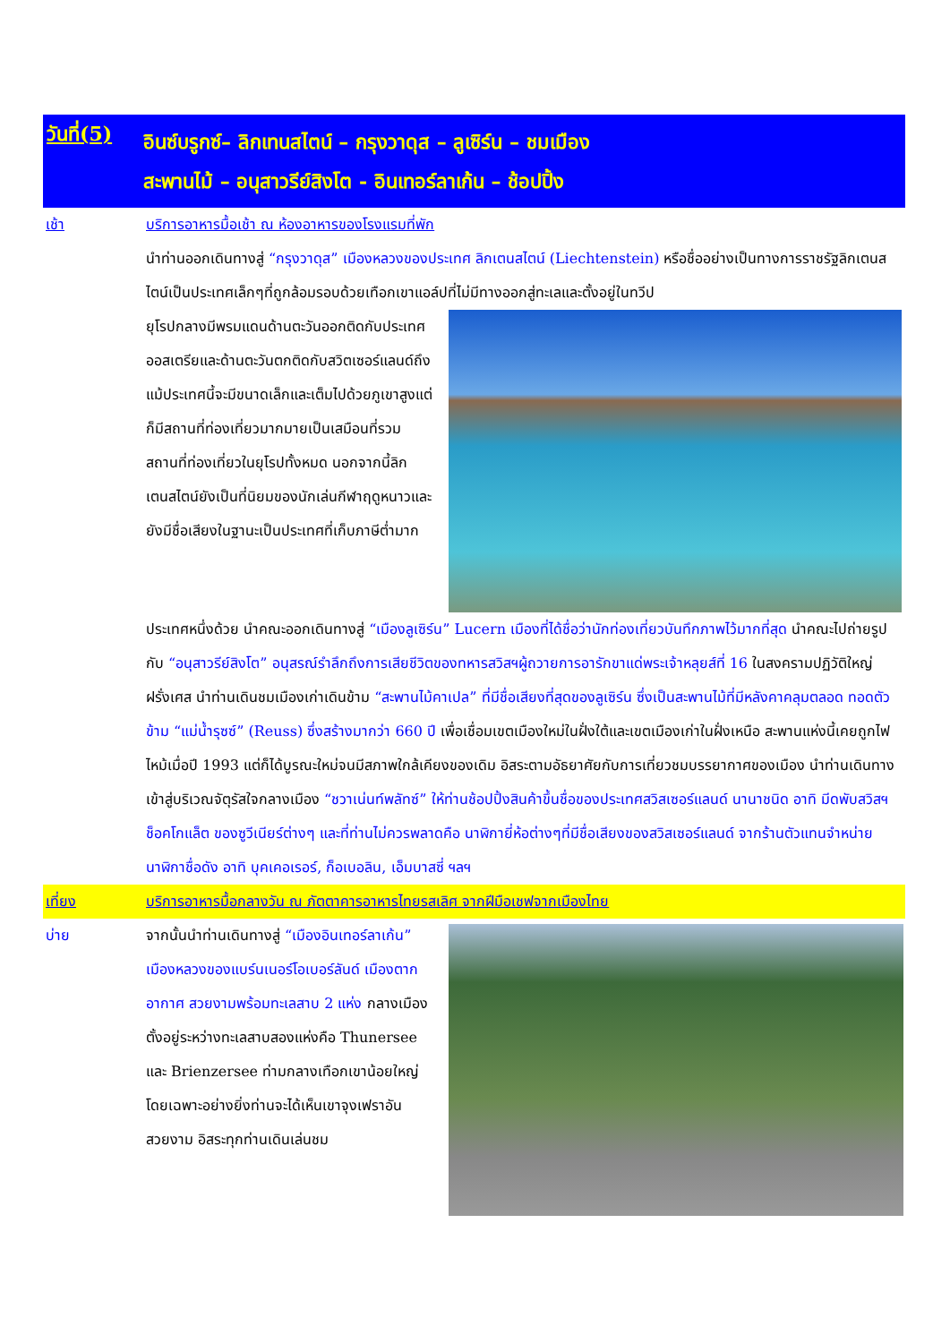วันที่(5)
อินซ์บรูกซ์– ลิกเทนสไตน์ – กรุงวาดุส – ลูเซิร์น – ชมเมือง
สะพานไม้ – อนุสาวรีย์สิงโต - อินเทอร์ลาเก้น – ช้อปปิ้ง
เช้า บริการอาหารมื้อเช้า ณ ห้องอาหารของโรงแรมที่พัก
นำท่านออกเดินทางสู่ “กรุงวาดุส” เมืองหลวงของประเทศ ลิกเตนสไตน์ (Liechtenstein) หรือชื่ออย่างเป็นทางการราชรัฐลิกเตนสไตน์เป็นประเทศเล็กๆที่ถูกล้อมรอบด้วยเทือกเขาแอล์ปที่ไม่มีทางออกสู่ทะเลและตั้งอยู่ในทวีป
ยุโรปกลางมีพรมแดนด้านตะวันออกติดกับประเทศออสเตรียและด้านตะวันตกติดกับสวิตเซอร์แลนด์ถึงแม้ประเทศนี้จะมีขนาดเล็กและเต็มไปด้วยภูเขาสูงแต่ก็มีสถานที่ท่องเที่ยวมากมายเป็นเสมือนที่รวมสถานที่ท่องเที่ยวในยุโรปทั้งหมด นอกจากนี้ลิกเตนสไตน์ยังเป็นที่นิยมของนักเล่นกีฬาฤดูหนาวและยังมีชื่อเสียงในฐานะเป็นประเทศที่เก็บภาษีต่ำมาก
ประเทศหนึ่งด้วย นำคณะออกเดินทางสู่ “เมืองลูเซิร์น” Lucern เมืองที่ได้ชื่อว่านักท่องเที่ยวบันทึกภาพไว้มากที่สุด นำคณะไปถ่ายรูปกับ “อนุสาวรีย์สิงโต” อนุสรณ์รำลึกถึงการเสียชีวิตของทหารสวิสฯผู้ถวายการอารักขาแด่พระเจ้าหลุยส์ที่ 16 ในสงครามปฏิวัติใหญ่ฝรั่งเศส นำท่านเดินชมเมืองเก่าเดินข้าม “สะพานไม้คาเปล” ที่มีชื่อเสียงที่สุดของลูเซิร์น ซึ่งเป็นสะพานไม้ที่มีหลังคาคลุมตลอด ทอดตัวข้าม “แม่น้ำรุซซ์” (Reuss) ซึ่งสร้างมากว่า 660 ปี เพื่อเชื่อมเขตเมืองใหม่ในฝั่งใต้และเขตเมืองเก่าในฝั่งเหนือ สะพานแห่งนี้เคยถูกไฟไหม้เมื่อปี 1993 แต่ก็ได้บูรณะใหม่จนมีสภาพใกล้เคียงของเดิม อิสระตามอัธยาศัยกับการเที่ยวชมบรรยากาศของเมือง นำท่านเดินทางเข้าสู่บริเวณจัตุรัสใจกลางเมือง “ชวาเน่นท์พลัทซ์” ให้ท่านช้อปปิ้งสินค้าขึ้นชื่อของประเทศสวิสเซอร์แลนด์ นานาชนิด อาทิ มีดพับสวิสฯ ช็อคโกแล็ต ของซูวีเนียร์ต่างๆ และที่ท่านไม่ควรพลาดคือ นาฬิกายี่ห้อต่างๆที่มีชื่อเสียงของสวิสเซอร์แลนด์ จากร้านตัวแทนจำหน่ายนาฬิกาชื่อดัง อาทิ บุคเคอเรอร์, ก็อเบอลิน, เอ็มบาสซี่ ฯลฯ
เที่ยง บริการอาหารมื้อกลางวัน ณ ภัตตาคารอาหารไทยรสเลิศ จากฝีมือเชฟจากเมืองไทย
บ่าย จากนั้นนำท่านเดินทางสู่ “เมืองอินเทอร์ลาเก้น” เมืองหลวงของแบร์นเนอร์โอเบอร์ลันด์ เมืองตากอากาศ สวยงามพร้อมทะเลสาบ 2 แห่ง กลางเมือง ตั้งอยู่ระหว่างทะเลสาบสองแห่งคือ Thunersee และ Brienzersee ท่ามกลางเทือกเขาน้อยใหญ่ โดยเฉพาะอย่างยิ่งท่านจะได้เห็นเขาจุงเฟราอันสวยงาม อิสระทุกท่านเดินเล่นชม